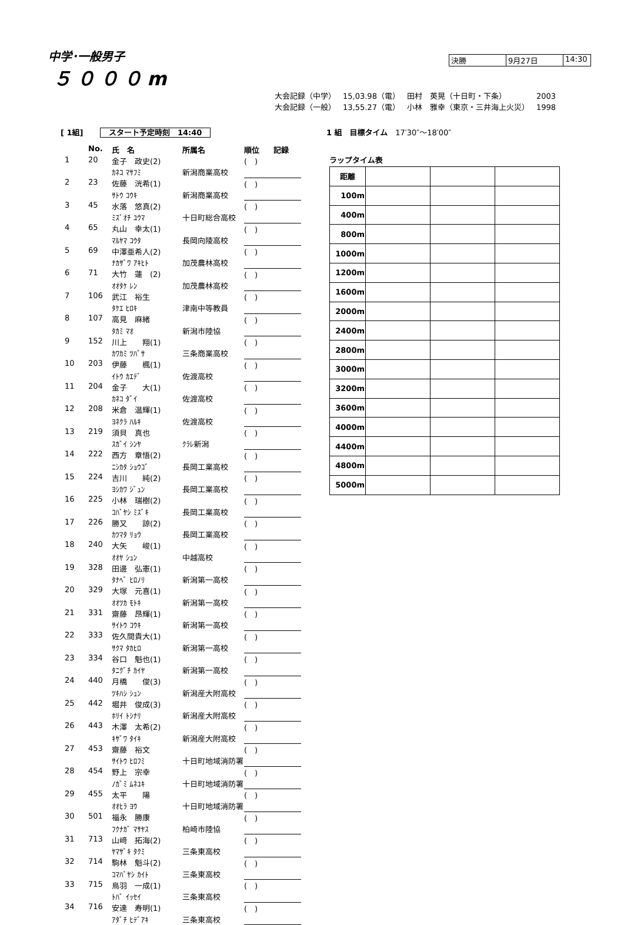中学･一般男子
５０００m
決勝 9月27日 14:30
| 大会記録（中学） | 15,03.98（電） | 田村 英晃（十日町・下条） | 2003 |
| 大会記録（一般） | 13,55.27（電） | 小林 雅幸（東京・三井海上火災） | 1998 |
[ 1組] スタート予定時刻　14:40 1 組　目標タイム　17′30″～18′00″
| | No. | 氏 名 | 所属名 | 順位 | 記録 |
| --- | --- | --- | --- | --- | --- |
| 1 | 20 | 金子 政史(2) | | ( ) | |
| | | ｶﾈｺ ﾏｻﾌﾐ | 新潟商業高校 | | |
| 2 | 23 | 佐藤 洸希(1) | | ( ) | |
| | | ｻﾄｳ ｺｳｷ | 新潟商業高校 | | |
| 3 | 45 | 水落 悠真(2) | | ( ) | |
| | | ﾐｽﾞｵﾁ ﾕｳﾏ | 十日町総合高校 | | |
| 4 | 65 | 丸山 幸太(1) | | ( ) | |
| | | ﾏﾙﾔﾏ ｺｳﾀ | 長岡向陵高校 | | |
| 5 | 69 | 中澤亜希人(2) | | ( ) | |
| | | ﾅｶｻﾞﾜ ｱｷﾋﾄ | 加茂農林高校 | | |
| 6 | 71 | 大竹 蓮 (2) | | ( ) | |
| | | ｵｵﾀｹ ﾚﾝ | 加茂農林高校 | | |
| 7 | 106 | 武江 裕生 | | ( ) | |
| | | ﾀｹｴ ﾋﾛｷ | 津南中等教員 | | |
| 8 | 107 | 高見 麻緒 | | ( ) | |
| | | ﾀｶﾐ ﾏｵ | 新潟市陸協 | | |
| 9 | 152 | 川上 翔(1) | | ( ) | |
| | | ｶﾜｶﾐ ﾂﾊﾞｻ | 三条商業高校 | | |
| 10 | 203 | 伊藤 楓(1) | | ( ) | |
| | | ｲﾄｳ ｶｴﾃﾞ | 佐渡高校 | | |
| 11 | 204 | 金子 大(1) | | ( ) | |
| | | ｶﾈｺ ﾀﾞｲ | 佐渡高校 | | |
| 12 | 208 | 米倉 温輝(1) | | ( ) | |
| | | ﾖﾈｸﾗ ﾊﾙｷ | 佐渡高校 | | |
| 13 | 219 | 須貝 真也 | | ( ) | |
| | | ｽｶﾞｲ ｼﾝﾔ | ｸﾗﾚ新潟 | | |
| 14 | 222 | 西方 章悟(2) | | ( ) | |
| | | ﾆｼｶﾀ ｼｮｳｺﾞ | 長岡工業高校 | | |
| 15 | 224 | 吉川 純(2) | | ( ) | |
| | | ﾖｼｶﾜ ｼﾞｭﾝ | 長岡工業高校 | | |
| 16 | 225 | 小林 瑞樹(2) | | ( ) | |
| | | ｺﾊﾞﾔｼ ﾐｽﾞｷ | 長岡工業高校 | | |
| 17 | 226 | 勝又 諒(2) | | ( ) | |
| | | ｶﾂﾏﾀ ﾘｮｳ | 長岡工業高校 | | |
| 18 | 240 | 大矢 峻(1) | | ( ) | |
| | | ｵｵﾔ ｼｭﾝ | 中越高校 | | |
| 19 | 328 | 田邊 弘憲(1) | | ( ) | |
| | | ﾀﾅﾍﾞ ﾋﾛﾉﾘ | 新潟第一高校 | | |
| 20 | 329 | 大塚 元喜(1) | | ( ) | |
| | | ｵｵﾂｶ ﾓﾄｷ | 新潟第一高校 | | |
| 21 | 331 | 齋藤 昂輝(1) | | ( ) | |
| | | ｻｲﾄｳ ｺｳｷ | 新潟第一高校 | | |
| 22 | 333 | 佐久間貴大(1) | | ( ) | |
| | | ｻｸﾏ ﾀｶﾋﾛ | 新潟第一高校 | | |
| 23 | 334 | 谷口 魁也(1) | | ( ) | |
| | | ﾀﾆｸﾞﾁ ｶｲﾔ | 新潟第一高校 | | |
| 24 | 440 | 月橋 俊(3) | | ( ) | |
| | | ﾂｷﾊｼ ｼｭﾝ | 新潟産大附高校 | | |
| 25 | 442 | 堀井 俊成(3) | | ( ) | |
| | | ﾎﾘｲ ﾄｼﾅﾘ | 新潟産大附高校 | | |
| 26 | 443 | 木澤 太希(2) | | ( ) | |
| | | ｷｻﾞﾜ ﾀｲｷ | 新潟産大附高校 | | |
| 27 | 453 | 齋藤 裕文 | | ( ) | |
| | | ｻｲﾄｳ ﾋﾛﾌﾐ | 十日町地域消防署 | | |
| 28 | 454 | 野上 宗幸 | | ( ) | |
| | | ﾉｶﾞﾐ ﾑﾈﾕｷ | 十日町地域消防署 | | |
| 29 | 455 | 太平 陽 | | ( ) | |
| | | ｵｵﾋﾗ ﾖｳ | 十日町地域消防署 | | |
| 30 | 501 | 福永 勝康 | | ( ) | |
| | | ﾌｸﾅｶﾞ ﾏｻﾔｽ | 柏崎市陸協 | | |
| 31 | 713 | 山﨑 拓海(2) | | ( ) | |
| | | ﾔﾏｻﾞｷ ﾀｸﾐ | 三条東高校 | | |
| 32 | 714 | 駒林 魁斗(2) | | ( ) | |
| | | ｺﾏﾊﾞﾔｼ ｶｲﾄ | 三条東高校 | | |
| 33 | 715 | 鳥羽 一成(1) | | ( ) | |
| | | ﾄﾊﾞ ｲｯｾｲ | 三条東高校 | | |
| 34 | 716 | 安達 寿明(1) | | ( ) | |
| | | ｱﾀﾞﾁ ﾋﾃﾞｱｷ | 三条東高校 | | |
ラップタイム表
| 距離 | | | |
| 100m | | | |
| 400m | | | |
| 800m | | | |
| 1000m | | | |
| 1200m | | | |
| 1600m | | | |
| 2000m | | | |
| 2400m | | | |
| 2800m | | | |
| 3000m | | | |
| 3200m | | | |
| 3600m | | | |
| 4000m | | | |
| 4400m | | | |
| 4800m | | | |
| 5000m | | | |